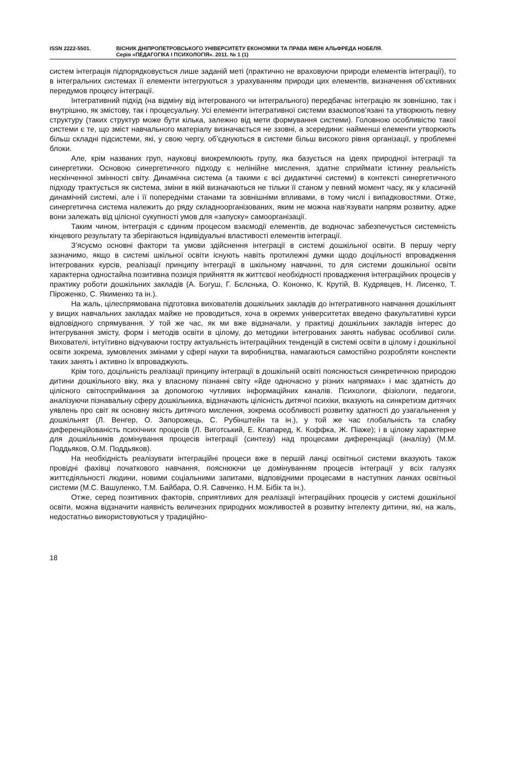ISSN 2222-5501. ВІСНИК ДНІПРОПЕТРОВСЬКОГО УНІВЕРСИТЕТУ ЕКОНОМІКИ ТА ПРАВА ІМЕНІ АЛЬФРЕДА НОБЕЛЯ.
Серія «ПЕДАГОГІКА І ПСИХОЛОГІЯ». 2011. № 1 (1)
систем інтеграція підпорядковується лише заданій меті (практично не враховуючи природи елементів інтеграції), то в інтегральних системах її елементи інтегруються з урахуванням природи цих елементів, визначення об’єктивних передумов процесу інтеграції.
Інтегративний підхід (на відміну від інтегрованого чи інтегрального) передбачає інтеграцію як зовнішню, так і внутрішню, як змістову, так і процесуальну. Усі елементи інтегративної системи взаємопов’язані та утворюють певну структуру (таких структур може бути кілька, залежно від мети формування системи). Головною особливістю такої системи є те, що зміст навчального матеріалу визначається не ззовні, а зсередини: найменші елементи утворюють більш складні підсистеми, які, у свою чергу, об’єднуються в системи більш високого рівня організації, у проблемні блоки.
Але, крім названих груп, науковці виокремлюють групу, яка базується на ідеях природної інтеграції та синергетики. Основою синергетичного підходу є нелінійне мислення, здатне сприймати істинну реальність нескінченної змінності світу. Динамічна система (а такими є всі дидактичні системи) в контексті синергетичного підходу трактується як система, зміни в якій визначаються не тільки її станом у певний момент часу, як у класичній динамічній системі, але і її попередніми станами та зовнішніми впливами, в тому числі і випадковостями. Отже, синергетична система належить до ряду складноорганізованих, яким не можна нав’язувати напрям розвитку, адже вони залежать від цілісної сукупності умов для «запуску» самоорганізації.
Таким чином, інтеграція є єдиним процесом взаємодії елементів, де водночас забезпечується системність кінцевого результату та зберігаються індивідуальні властивості елементів інтеграції.
З’ясуємо основні фактори та умови здійснення інтеграції в системі дошкільної освіти. В першу чергу зазначимо, якщо в системі шкільної освіти існують навіть протилежні думки щодо доцільності впровадження інтегрованих курсів, реалізації принципу інтеграції в шкільному навчанні, то для системи дошкільної освіти характерна одностайна позитивна позиція прийняття як життєвої необхідності провадження інтеграційних процесів у практику роботи дошкільних закладів (А. Богуш, Г. Бєлєнька, О. Кононко, К. Крутій, В. Кудрявцев, Н. Лисенко, Т. Піроженко, С. Якименко та ін.).
На жаль, цілеспрямована підготовка вихователів дошкільних закладів до інтегративного навчання дошкільнят у вищих навчальних закладах майже не проводиться, хоча в окремих університетах введено факультативні курси відповідного спрямування. У той же час, як ми вже відзначали, у практиці дошкільних закладів інтерес до інтегрування змісту, форм і методів освіти в цілому, до методики інтегрованих занять набуває особливої сили. Вихователі, інтуїтивно відчуваючи гостру актуальність інтеграційних тенденцій в системі освіти в цілому і дошкільної освіти зокрема, зумовлених змінами у сфері науки та виробництва, намагаються самостійно розробляти конспекти таких занять і активно їх впроваджують.
Крім того, доцільність реалізації принципу інтеграції в дошкільній освіті пояснюється синкретичною природою дитини дошкільного віку, яка у власному пізнанні світу «йде одночасно у різних напрямах» і має здатність до цілісного світосприймання за допомогою чутливих інформаційних каналів. Психологи, фізіологи, педагоги, аналізуючи пізнавальну сферу дошкільника, відзначають цілісність дитячої психіки, вказують на синкретизм дитячих уявлень про світ як основну якість дитячого мислення, зокрема особливості розвитку здатності до узагальнення у дошкільнят (Л. Венгер, О. Запорожець, С. Рубінштейн та ін.), у той же час глобальність та слабку диференційованість психічних процесів (Л. Виготський, Е. Клапаред, К. Коффка, Ж. Піаже); і в цілому характерне для дошкільників домінування процесів інтеграції (синтезу) над процесами диференціації (аналізу) (М.М. Поддьяков, О.М. Поддьяков).
На необхідність реалізувати інтеграційні процеси вже в першій ланці освітньої системи вказують також провідні фахівці початкового навчання, пояснюючи це домінуванням процесів інтеграції у всіх галузях життєдіяльності людини, новими соціальними запитами, відповідними процесами в наступних ланках освітньої системи (М.С. Вашуленко, Т.М. Байбара, О.Я. Савченко, Н.М. Бібік та ін.).
Отже, серед позитивних факторів, сприятливих для реалізації інтеграційних процесів у системі дошкільної освіти, можна відзначити наявність величезних природних можливостей в розвитку інтелекту дитини, які, на жаль, недостатньо використовуються у традиційно-
18